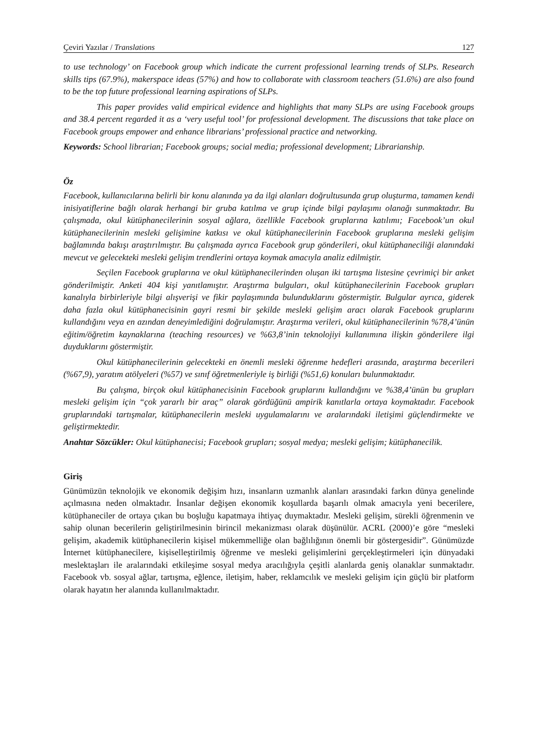Çeviri Yazılar / Translations 127
to use technology’ on Facebook group which indicate the current professional learning trends of SLPs. Research skills tips (67.9%), makerspace ideas (57%) and how to collaborate with classroom teachers (51.6%) are also found to be the top future professional learning aspirations of SLPs.
This paper provides valid empirical evidence and highlights that many SLPs are using Facebook groups and 38.4 percent regarded it as a ‘very useful tool’ for professional development. The discussions that take place on Facebook groups empower and enhance librarians’ professional practice and networking.
Keywords: School librarian; Facebook groups; social media; professional development; Librarianship.
Öz
Facebook, kullanıcılarına belirli bir konu alanında ya da ilgi alanları doğrultusunda grup oluşturma, tamamen kendi inisiyatiflerine bağlı olarak herhangi bir gruba katılma ve grup içinde bilgi paylaşımı olanağı sunmaktadır. Bu çalışmada, okul kütüphanecilerinin sosyal ağlara, özellikle Facebook gruplarına katılımı; Facebook’un okul kütüphanecilerinin mesleki gelişimine katkısı ve okul kütüphanecilerinin Facebook gruplarına mesleki gelişim bağlamında bakışı araştırılmıştır. Bu çalışmada ayrıca Facebook grup gönderileri, okul kütüphaneciliği alanındaki mevcut ve gelecekteki mesleki gelişim trendlerini ortaya koymak amacıyla analiz edilmiştir.
Seçilen Facebook gruplarına ve okul kütüphanecilerinden oluşan iki tartışma listesine çevrimiçi bir anket gönderilmiştir. Anketi 404 kişi yanıtlamıştır. Araştırma bulguları, okul kütüphanecilerinin Facebook grupları kanalıyla birbirleriyle bilgi alışverişi ve fikir paylaşımında bulunduklarını göstermiştir. Bulgular ayrıca, giderek daha fazla okul kütüphanecisinin gayri resmi bir şekilde mesleki gelişim aracı olarak Facebook gruplarını kullandığını veya en azından deneyimlediğini doğrulamıştır. Araştırma verileri, okul kütüphanecilerinin %78,4’ünün eğitim/öğretim kaynaklarına (teaching resources) ve %63,8’inin teknolojiyi kullanımına ilişkin gönderilere ilgi duyduklarını göstermiştir.
Okul kütüphanecilerinin gelecekteki en önemli mesleki öğrenme hedefleri arasında, araştırma becerileri (%67,9), yaratım atölyeleri (%57) ve sınıf öğretmenleriyle iş birliği (%51,6) konuları bulunmaktadır.
Bu çalışma, birçok okul kütüphanecisinin Facebook gruplarını kullandığını ve %38,4’ünün bu grupları mesleki gelişim için “çok yararlı bir araç” olarak gördüğünü ampirik kanıtlarla ortaya koymaktadır. Facebook gruplarındaki tartışmalar, kütüphanecilerin mesleki uygulamalarını ve aralarındaki iletişimi güçlendirmekte ve geliştirmektedir.
Anahtar Sözcükler: Okul kütüphanecisi; Facebook grupları; sosyal medya; mesleki gelişim; kütüphanecilik.
Giriş
Günümüzün teknolojik ve ekonomik değişim hızı, insanların uzmanlık alanları arasındaki farkın dünya genelinde açılmasına neden olmaktadır. İnsanlar değişen ekonomik koşullarda başarılı olmak amacıyla yeni becerilere, kütüphaneciler de ortaya çıkan bu boşluğu kapatmaya ihtiyaç duymaktadır. Mesleki gelişim, sürekli öğrenmenin ve sahip olunan becerilerin geliştirilmesinin birincil mekanizması olarak düşünülür. ACRL (2000)’e göre “mesleki gelişim, akademik kütüphanecilerin kişisel mükemmelliğe olan bağlılığının önemli bir göstergesidir”. Günümüzde İnternet kütüphanecilere, kişiselleştirilmiş öğrenme ve mesleki gelişimlerini gerçekleştirmeleri için dünyadaki meslektaşları ile aralarındaki etkileşime sosyal medya aracılığıyla çeşitli alanlarda geniş olanaklar sunmaktadır. Facebook vb. sosyal ağlar, tartışma, eğlence, iletişim, haber, reklamcılık ve mesleki gelişim için güçlü bir platform olarak hayatın her alanında kullanılmaktadır.